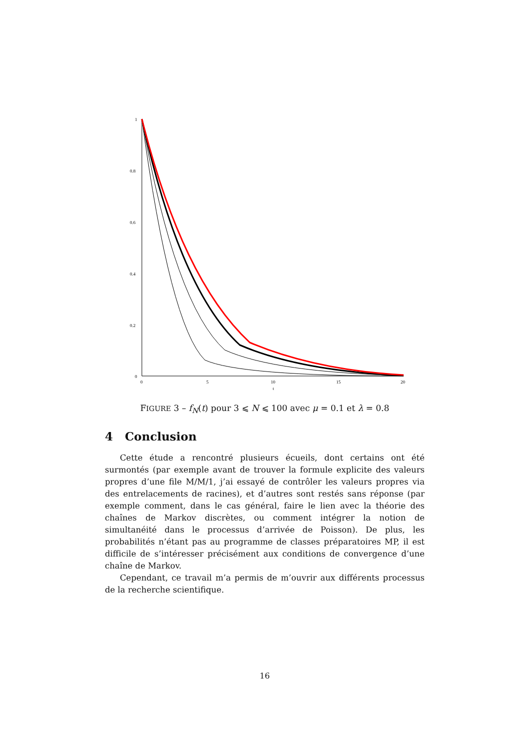1
0.8
0.6
0.4
0.2
0
0
5
10
15
20
t
FIGURE 3 – f<sub>N</sub>(t) pour 3 ⩽ N ⩽ 100 avec μ = 0.1 et λ = 0.8
4 Conclusion
Cette étude a rencontré plusieurs écueils, dont certains ont été surmontés (par exemple avant de trouver la formule explicite des valeurs propres d’une file M/M/1, j’ai essayé de contrôler les valeurs propres via des entrelacements de racines), et d’autres sont restés sans réponse (par exemple comment, dans le cas général, faire le lien avec la théorie des chaînes de Markov discrètes, ou comment intégrer la notion de simultanéité dans le processus d’arrivée de Poisson). De plus, les probabilités n’étant pas au programme de classes préparatoires MP, il est difficile de s’intéresser précisément aux conditions de convergence d’une chaîne de Markov.
Cependant, ce travail m’a permis de m’ouvrir aux différents processus de la recherche scientifique.
16